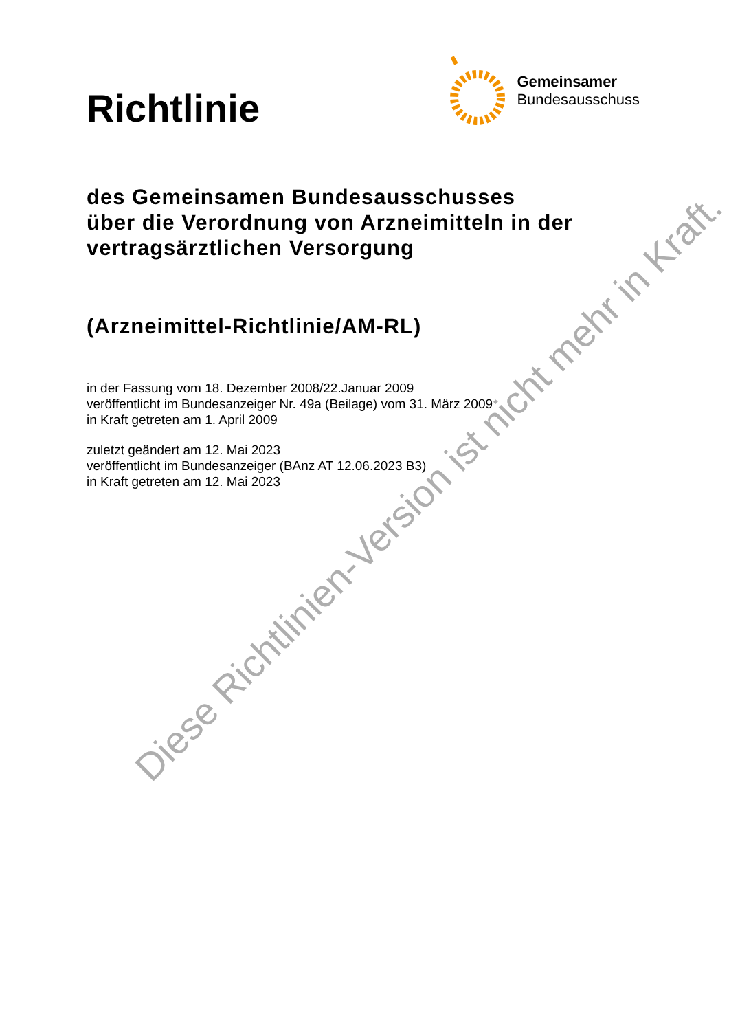Richtlinie
Gemeinsamer
Bundesausschuss
des Gemeinsamen Bundesausschusses
über die Verordnung von Arzneimitteln in der
vertragsärztlichen Versorgung
(Arzneimittel-Richtlinie/AM-RL)
in der Fassung vom 18. Dezember 2008/22.Januar 2009
veröffentlicht im Bundesanzeiger Nr. 49a (Beilage) vom 31. März 2009
in Kraft getreten am 1. April 2009
zuletzt geändert am 12. Mai 2023
veröffentlicht im Bundesanzeiger (BAnz AT 12.06.2023 B3)
in Kraft getreten am 12. Mai 2023
Diese Richtlinien-Version ist nicht mehr in Kraft.